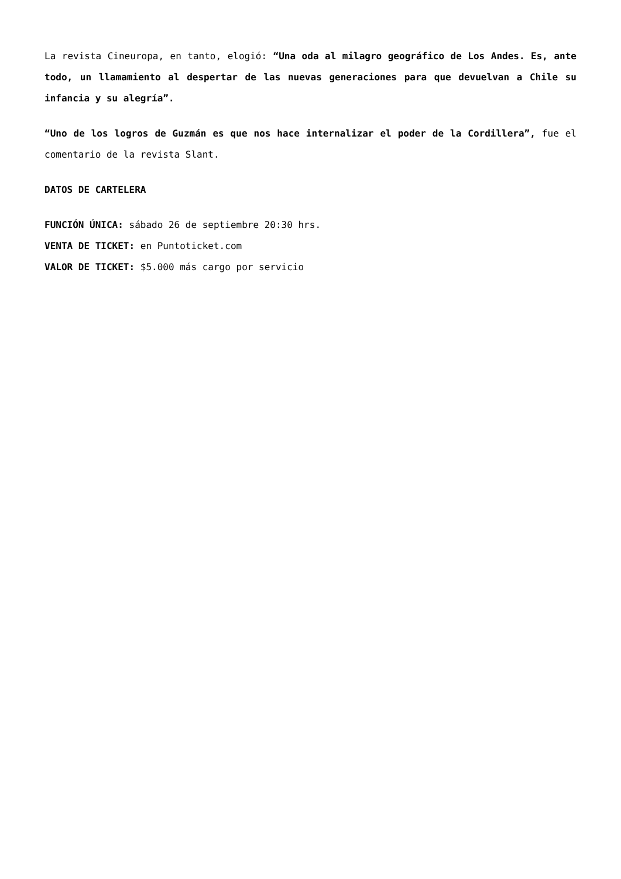La revista Cineuropa, en tanto, elogió: “Una oda al milagro geográfico de Los Andes. Es, ante todo, un llamamiento al despertar de las nuevas generaciones para que devuelvan a Chile su infancia y su alegría”.
“Uno de los logros de Guzmán es que nos hace internalizar el poder de la Cordillera”, fue el comentario de la revista Slant.
DATOS DE CARTELERA
FUNCIÓN ÚNICA: sábado 26 de septiembre 20:30 hrs.
VENTA DE TICKET: en Puntoticket.com
VALOR DE TICKET: $5.000 más cargo por servicio